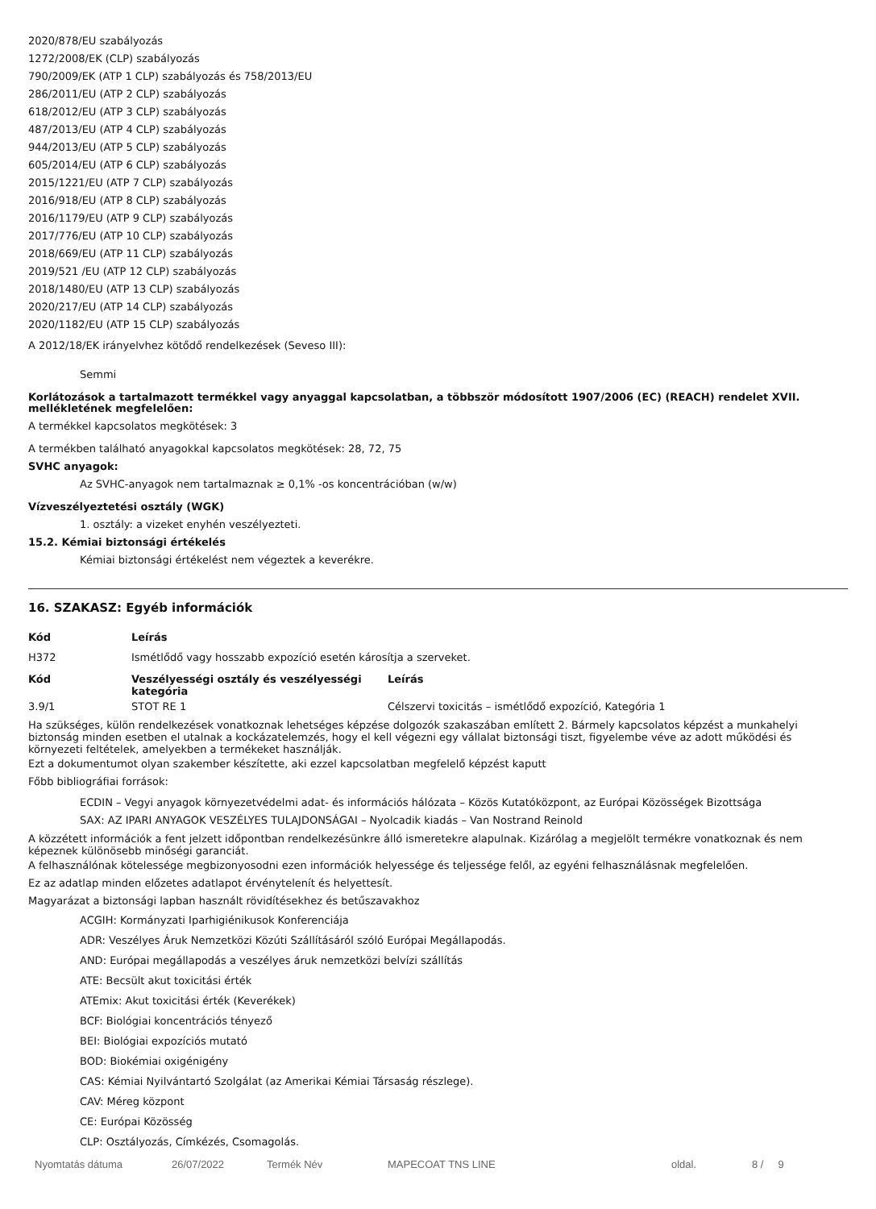2020/878/EU szabályozás
1272/2008/EK (CLP) szabályozás
790/2009/EK (ATP 1 CLP) szabályozás és 758/2013/EU
286/2011/EU (ATP 2 CLP) szabályozás
618/2012/EU (ATP 3 CLP) szabályozás
487/2013/EU (ATP 4 CLP) szabályozás
944/2013/EU (ATP 5 CLP) szabályozás
605/2014/EU (ATP 6 CLP) szabályozás
2015/1221/EU (ATP 7 CLP) szabályozás
2016/918/EU (ATP 8 CLP) szabályozás
2016/1179/EU (ATP 9 CLP) szabályozás
2017/776/EU (ATP 10 CLP) szabályozás
2018/669/EU (ATP 11 CLP) szabályozás
2019/521 /EU (ATP 12 CLP) szabályozás
2018/1480/EU (ATP 13 CLP) szabályozás
2020/217/EU (ATP 14 CLP) szabályozás
2020/1182/EU (ATP 15 CLP) szabályozás
A 2012/18/EK irányelvhez kötődő rendelkezések (Seveso III):
Semmi
Korlátozások a tartalmazott termékkel vagy anyaggal kapcsolatban, a többször módosított 1907/2006 (EC) (REACH) rendelet XVII. mellékletének megfelelően:
A termékkel kapcsolatos megkötések: 3
A termékben található anyagokkal kapcsolatos megkötések: 28, 72, 75
SVHC anyagok:
Az SVHC-anyagok nem tartalmaznak ≥ 0,1% -os koncentrációban (w/w)
Vízveszélyeztetési osztály (WGK)
1. osztály: a vizeket enyhén veszélyezteti.
15.2. Kémiai biztonsági értékelés
Kémiai biztonsági értékelést nem végeztek a keverékre.
16. SZAKASZ: Egyéb információk
| Kód | Leírás |
| --- | --- |
| H372 | Ismétlődő vagy hosszabb expozíció esetén károsítja a szerveket. |
| Kód | Veszélyességi osztály és veszélyességi kategória | Leírás |
| --- | --- | --- |
| 3.9/1 | STOT RE 1 | Célszervi toxicitás – ismétlődő expozíció, Kategória 1 |
Ha szükséges, külön rendelkezések vonatkoznak lehetséges képzése dolgozók szakaszában említett 2. Bármely kapcsolatos képzést a munkahelyi biztonság minden esetben el utalnak a kockázatelemzés, hogy el kell végezni egy vállalat biztonsági tiszt, figyelembe véve az adott működési és környezeti feltételek, amelyekben a termékeket használják.
Ezt a dokumentumot olyan szakember készítette, aki ezzel kapcsolatban megfelelő képzést kaputt
Főbb bibliográfiai források:
ECDIN – Vegyi anyagok környezetvédelmi adat- és információs hálózata – Közös Kutatóközpont, az Európai Közösségek Bizottsága
SAX: AZ IPARI ANYAGOK VESZÉLYES TULAJDONSÁGAI – Nyolcadik kiadás – Van Nostrand Reinold
A közzétett információk a fent jelzett időpontban rendelkezésünkre álló ismeretekre alapulnak. Kizárólag a megjelölt termékre vonatkoznak és nem képeznek különösebb minőségi garanciát.
A felhasználónak kötelessége megbizonyosodni ezen információk helyessége és teljessége felől, az egyéni felhasználásnak megfelelően.
Ez az adatlap minden előzetes adatlapot érvénytelenít és helyettesít.
Magyarázat a biztonsági lapban használt rövidítésekhez és betűszavakhoz
ACGIH: Kormányzati Iparhigiénikusok Konferenciája
ADR: Veszélyes Áruk Nemzetközi Közúti Szállításáról szóló Európai Megállapodás.
AND: Európai megállapodás a veszélyes áruk nemzetközi belvízi szállítás
ATE: Becsült akut toxicitási érték
ATEmix: Akut toxicitási érték (Keverékek)
BCF: Biológiai koncentrációs tényező
BEI: Biológiai expozíciós mutató
BOD: Biokémiai oxigénigény
CAS: Kémiai Nyilvántartó Szolgálat (az Amerikai Kémiai Társaság részlege).
CAV: Méreg központ
CE: Európai Közösség
CLP: Osztályozás, Címkézés, Csomagolás.
Nyomtatás dátuma 26/07/2022 Termék Név MAPECOAT TNS LINE oldal. 8 / 9